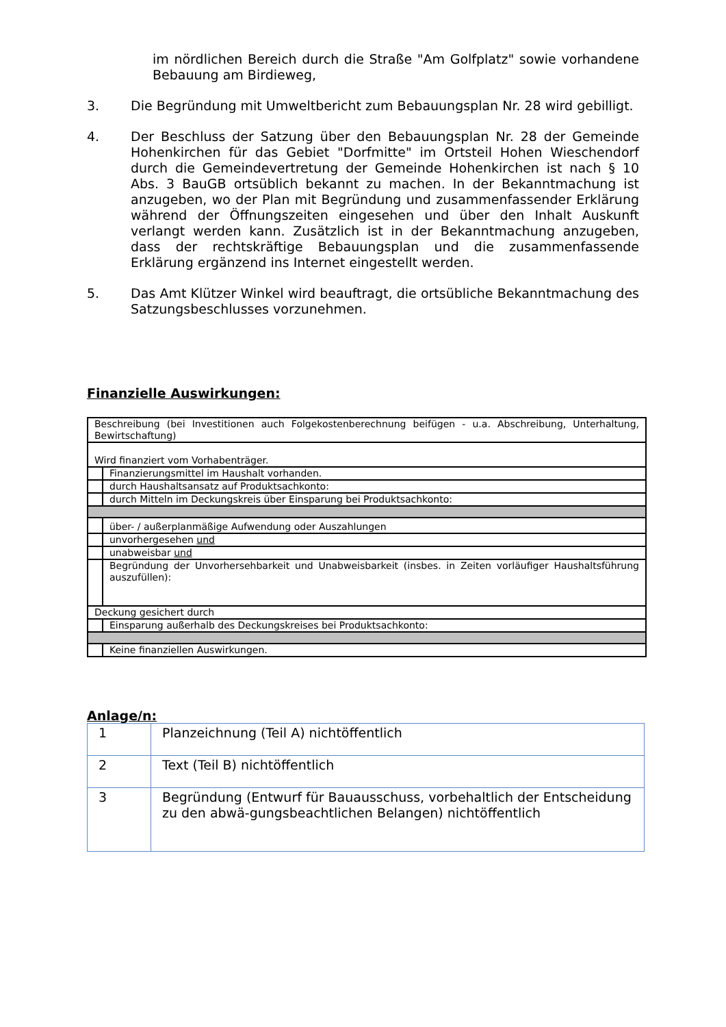im nördlichen Bereich durch die Straße "Am Golfplatz" sowie vorhandene Bebauung am Birdieweg,
3. Die Begründung mit Umweltbericht zum Bebauungsplan Nr. 28 wird gebilligt.
4. Der Beschluss der Satzung über den Bebauungsplan Nr. 28 der Gemeinde Hohenkirchen für das Gebiet "Dorfmitte" im Ortsteil Hohen Wieschendorf durch die Gemeindevertretung der Gemeinde Hohenkirchen ist nach § 10 Abs. 3 BauGB ortsüblich bekannt zu machen. In der Bekanntmachung ist anzugeben, wo der Plan mit Begründung und zusammenfassender Erklärung während der Öffnungszeiten eingesehen und über den Inhalt Auskunft verlangt werden kann. Zusätzlich ist in der Bekanntmachung anzugeben, dass der rechtskräftige Bebauungsplan und die zusammenfassende Erklärung ergänzend ins Internet eingestellt werden.
5. Das Amt Klützer Winkel wird beauftragt, die ortsübliche Bekanntmachung des Satzungsbeschlusses vorzunehmen.
Finanzielle Auswirkungen:
| Beschreibung (bei Investitionen auch Folgekostenberechnung beifügen - u.a. Abschreibung, Unterhaltung, Bewirtschaftung) | |
| Wird finanziert vom Vorhabenträger. | |
| | Finanzierungsmittel im Haushalt vorhanden. |
| | durch Haushaltsansatz auf Produktsachkonto: |
| | durch Mitteln im Deckungskreis über Einsparung bei Produktsachkonto: |
| | über- / außerplanmäßige Aufwendung oder Auszahlungen |
| | unvorhergesehen und |
| | unabweisbar und |
| | Begründung der Unvorhersehbarkeit und Unabweisbarkeit (insbes. in Zeiten vorläufiger Haushaltsführung auszufüllen): |
| Deckung gesichert durch | |
| | Einsparung außerhalb des Deckungskreises bei Produktsachkonto: |
| | Keine finanziellen Auswirkungen. |
Anlage/n:
| 1 | Planzeichnung (Teil A) nichtöffentlich |
| 2 | Text (Teil B) nichtöffentlich |
| 3 | Begründung (Entwurf für Bauausschuss, vorbehaltlich der Entscheidung zu den abwä-gungsbeachtlichen Belangen) nichtöffentlich |